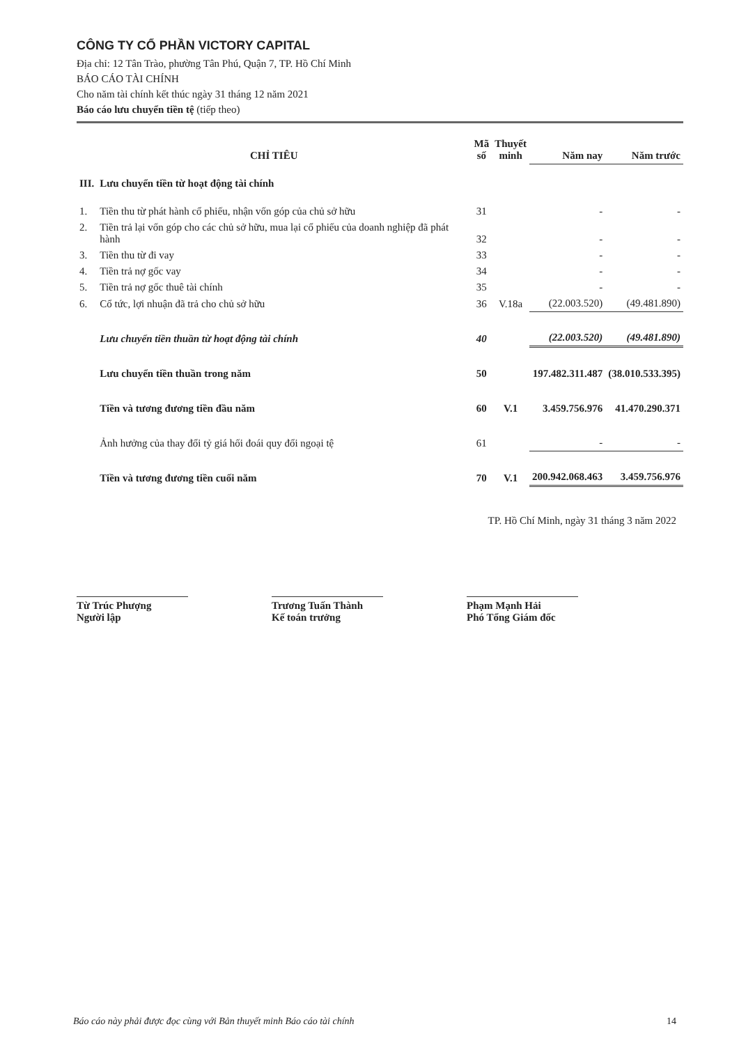CÔNG TY CỔ PHẦN VICTORY CAPITAL
Địa chỉ: 12 Tân Trào, phường Tân Phú, Quận 7, TP. Hồ Chí Minh
BÁO CÁO TÀI CHÍNH
Cho năm tài chính kết thúc ngày 31 tháng 12 năm 2021
Báo cáo lưu chuyển tiền tệ (tiếp theo)
| CHỈ TIÊU | | Mã số | Thuyết minh | Năm nay | Năm trước |
| --- | --- | --- | --- | --- | --- |
| III. | Lưu chuyển tiền từ hoạt động tài chính | | | | |
| 1. | Tiền thu từ phát hành cổ phiếu, nhận vốn góp của chủ sở hữu | 31 | | - | - |
| 2. | Tiền trả lại vốn góp cho các chủ sở hữu, mua lại cổ phiếu của doanh nghiệp đã phát hành | 32 | | - | - |
| 3. | Tiền thu từ đi vay | 33 | | - | - |
| 4. | Tiền trả nợ gốc vay | 34 | | - | - |
| 5. | Tiền trả nợ gốc thuê tài chính | 35 | | - | - |
| 6. | Cổ tức, lợi nhuận đã trả cho chủ sở hữu | 36 | V.18a | (22.003.520) | (49.481.890) |
| | Lưu chuyển tiền thuần từ hoạt động tài chính | 40 | | (22.003.520) | (49.481.890) |
| | Lưu chuyển tiền thuần trong năm | 50 | | 197.482.311.487 | (38.010.533.395) |
| | Tiền và tương đương tiền đầu năm | 60 | V.1 | 3.459.756.976 | 41.470.290.371 |
| | Ảnh hưởng của thay đổi tỷ giá hối đoái quy đổi ngoại tệ | 61 | | - | - |
| | Tiền và tương đương tiền cuối năm | 70 | V.1 | 200.942.068.463 | 3.459.756.976 |
TP. Hồ Chí Minh, ngày 31 tháng 3 năm 2022
Từ Trúc Phượng
Người lập
Trương Tuấn Thành
Kế toán trưởng
Phạm Mạnh Hải
Phó Tổng Giám đốc
Báo cáo này phải được đọc cùng với Bản thuyết minh Báo cáo tài chính 14